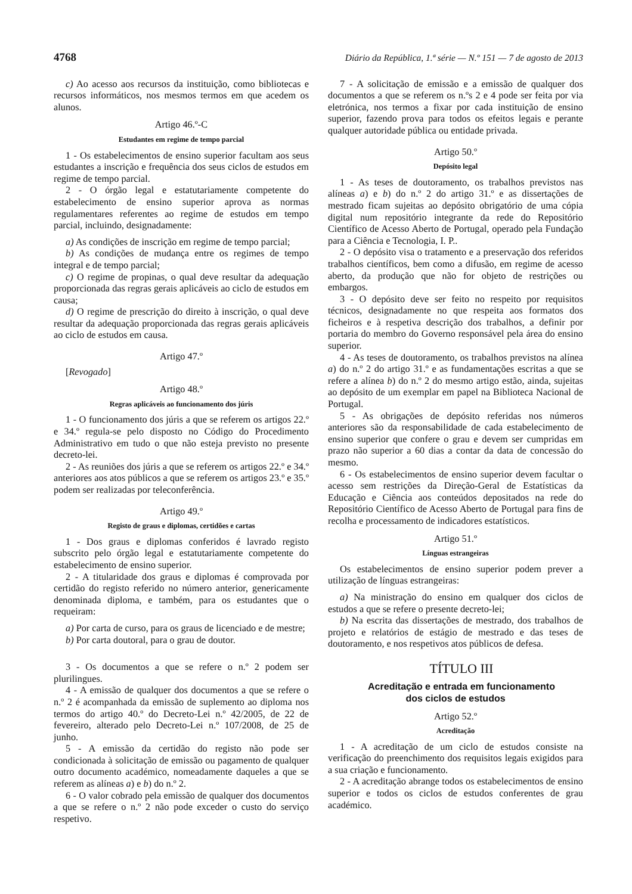4768 Diário da República, 1.ª série — N.º 151 — 7 de agosto de 2013
c) Ao acesso aos recursos da instituição, como bibliotecas e recursos informáticos, nos mesmos termos em que acedem os alunos.
Artigo 46.º-C
Estudantes em regime de tempo parcial
1 - Os estabelecimentos de ensino superior facultam aos seus estudantes a inscrição e frequência dos seus ciclos de estudos em regime de tempo parcial.
2 - O órgão legal e estatutariamente competente do estabelecimento de ensino superior aprova as normas regulamentares referentes ao regime de estudos em tempo parcial, incluindo, designadamente:
a) As condições de inscrição em regime de tempo parcial;
b) As condições de mudança entre os regimes de tempo integral e de tempo parcial;
c) O regime de propinas, o qual deve resultar da adequação proporcionada das regras gerais aplicáveis ao ciclo de estudos em causa;
d) O regime de prescrição do direito à inscrição, o qual deve resultar da adequação proporcionada das regras gerais aplicáveis ao ciclo de estudos em causa.
Artigo 47.º
[Revogado]
Artigo 48.º
Regras aplicáveis ao funcionamento dos júris
1 - O funcionamento dos júris a que se referem os artigos 22.º e 34.º regula-se pelo disposto no Código do Procedimento Administrativo em tudo o que não esteja previsto no presente decreto-lei.
2 - As reuniões dos júris a que se referem os artigos 22.º e 34.º anteriores aos atos públicos a que se referem os artigos 23.º e 35.º podem ser realizadas por teleconferência.
Artigo 49.º
Registo de graus e diplomas, certidões e cartas
1 - Dos graus e diplomas conferidos é lavrado registo subscrito pelo órgão legal e estatutariamente competente do estabelecimento de ensino superior.
2 - A titularidade dos graus e diplomas é comprovada por certidão do registo referido no número anterior, genericamente denominada diploma, e também, para os estudantes que o requeiram:
a) Por carta de curso, para os graus de licenciado e de mestre;
b) Por carta doutoral, para o grau de doutor.
3 - Os documentos a que se refere o n.º 2 podem ser plurilingues.
4 - A emissão de qualquer dos documentos a que se refere o n.º 2 é acompanhada da emissão de suplemento ao diploma nos termos do artigo 40.º do Decreto-Lei n.º 42/2005, de 22 de fevereiro, alterado pelo Decreto-Lei n.º 107/2008, de 25 de junho.
5 - A emissão da certidão do registo não pode ser condicionada à solicitação de emissão ou pagamento de qualquer outro documento académico, nomeadamente daqueles a que se referem as alíneas a) e b) do n.º 2.
6 - O valor cobrado pela emissão de qualquer dos documentos a que se refere o n.º 2 não pode exceder o custo do serviço respetivo.
7 - A solicitação de emissão e a emissão de qualquer dos documentos a que se referem os n.ºs 2 e 4 pode ser feita por via eletrónica, nos termos a fixar por cada instituição de ensino superior, fazendo prova para todos os efeitos legais e perante qualquer autoridade pública ou entidade privada.
Artigo 50.º
Depósito legal
1 - As teses de doutoramento, os trabalhos previstos nas alíneas a) e b) do n.º 2 do artigo 31.º e as dissertações de mestrado ficam sujeitas ao depósito obrigatório de uma cópia digital num repositório integrante da rede do Repositório Científico de Acesso Aberto de Portugal, operado pela Fundação para a Ciência e Tecnologia, I. P..
2 - O depósito visa o tratamento e a preservação dos referidos trabalhos científicos, bem como a difusão, em regime de acesso aberto, da produção que não for objeto de restrições ou embargos.
3 - O depósito deve ser feito no respeito por requisitos técnicos, designadamente no que respeita aos formatos dos ficheiros e à respetiva descrição dos trabalhos, a definir por portaria do membro do Governo responsável pela área do ensino superior.
4 - As teses de doutoramento, os trabalhos previstos na alínea a) do n.º 2 do artigo 31.º e as fundamentações escritas a que se refere a alínea b) do n.º 2 do mesmo artigo estão, ainda, sujeitas ao depósito de um exemplar em papel na Biblioteca Nacional de Portugal.
5 - As obrigações de depósito referidas nos números anteriores são da responsabilidade de cada estabelecimento de ensino superior que confere o grau e devem ser cumpridas em prazo não superior a 60 dias a contar da data de concessão do mesmo.
6 - Os estabelecimentos de ensino superior devem facultar o acesso sem restrições da Direção-Geral de Estatísticas da Educação e Ciência aos conteúdos depositados na rede do Repositório Científico de Acesso Aberto de Portugal para fins de recolha e processamento de indicadores estatísticos.
Artigo 51.º
Línguas estrangeiras
Os estabelecimentos de ensino superior podem prever a utilização de línguas estrangeiras:
a) Na ministração do ensino em qualquer dos ciclos de estudos a que se refere o presente decreto-lei;
b) Na escrita das dissertações de mestrado, dos trabalhos de projeto e relatórios de estágio de mestrado e das teses de doutoramento, e nos respetivos atos públicos de defesa.
TÍTULO III
Acreditação e entrada em funcionamento
dos ciclos de estudos
Artigo 52.º
Acreditação
1 - A acreditação de um ciclo de estudos consiste na verificação do preenchimento dos requisitos legais exigidos para a sua criação e funcionamento.
2 - A acreditação abrange todos os estabelecimentos de ensino superior e todos os ciclos de estudos conferentes de grau académico.